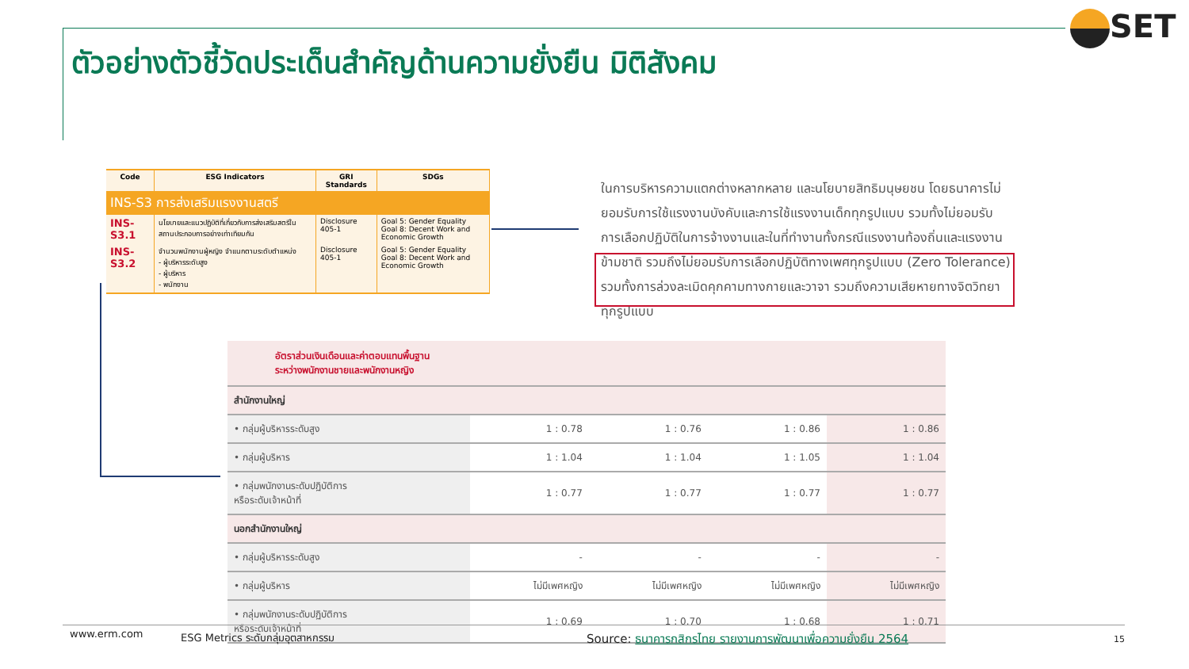ตัวอย่างตัวชี้วัดประเด็นสำคัญด้านความยั่งยืน มิติสังคม
SET
| Code | ESG Indicators | GRI Standards | SDGs |
| --- | --- | --- | --- |
| INS-S3 การส่งเสริมแรงงานสตรี | | | |
| INS-S3.1 | นโยบายและแนวปฏิบัติที่เกี่ยวกับการส่งเสริมสตรีในสถานประกอบการอย่างเท่าเทียมกัน | Disclosure 405-1 | Goal 5: Gender Equality Goal 8: Decent Work and Economic Growth |
| INS-S3.2 | จำนวนพนักงานผู้หญิง จำแนกตามระดับตำแหน่ง - ผู้บริหารระดับสูง - ผู้บริหาร - พนักงาน | Disclosure 405-1 | Goal 5: Gender Equality Goal 8: Decent Work and Economic Growth |
ในการบริหารความแตกต่างหลากหลาย และนโยบายสิทธิมนุษยชน โดยธนาคารไม่ยอมรับการใช้แรงงานบังคับและการใช้แรงงานเด็กทุกรูปแบบ รวมทั้งไม่ยอมรับการเลือกปฏิบัติในการจ้างงานและในที่ทำงานทั้งกรณีแรงงานท้องถิ่นและแรงงานข้ามชาติ รวมถึงไม่ยอมรับการเลือกปฏิบัติทางเพศทุกรูปแบบ (Zero Tolerance) รวมทั้งการล่วงละเมิดคุกคามทางกายและวาจา รวมถึงความเสียหายทางจิตวิทยาทุกรูปแบบ
| อัตราส่วนเงินเดือนและค่าตอบแทนพื้นฐาน ระหว่างพนักงานชายและพนักงานหญิง | | | | |
| สำนักงานใหญ่ | | | | |
| • กลุ่มผู้บริหารระดับสูง | 1 : 0.78 | 1 : 0.76 | 1 : 0.86 | 1 : 0.86 |
| • กลุ่มผู้บริหาร | 1 : 1.04 | 1 : 1.04 | 1 : 1.05 | 1 : 1.04 |
| • กลุ่มพนักงานระดับปฏิบัติการ หรือระดับเจ้าหน้าที่ | 1 : 0.77 | 1 : 0.77 | 1 : 0.77 | 1 : 0.77 |
| นอกสำนักงานใหญ่ | | | | |
| • กลุ่มผู้บริหารระดับสูง | - | - | - | - |
| • กลุ่มผู้บริหาร | ไม่มีเพศหญิง | ไม่มีเพศหญิง | ไม่มีเพศหญิง | ไม่มีเพศหญิง |
| • กลุ่มพนักงานระดับปฏิบัติการ หรือระดับเจ้าหน้าที่ | 1 : 0.69 | 1 : 0.70 | 1 : 0.68 | 1 : 0.71 |
www.erm.com
ESG Metrics ระดับกลุ่มอุตสาหกรรม
Source: ธนาคารกสิกรไทย รายงานการพัฒนาเพื่อความยั่งยืน 2564
15